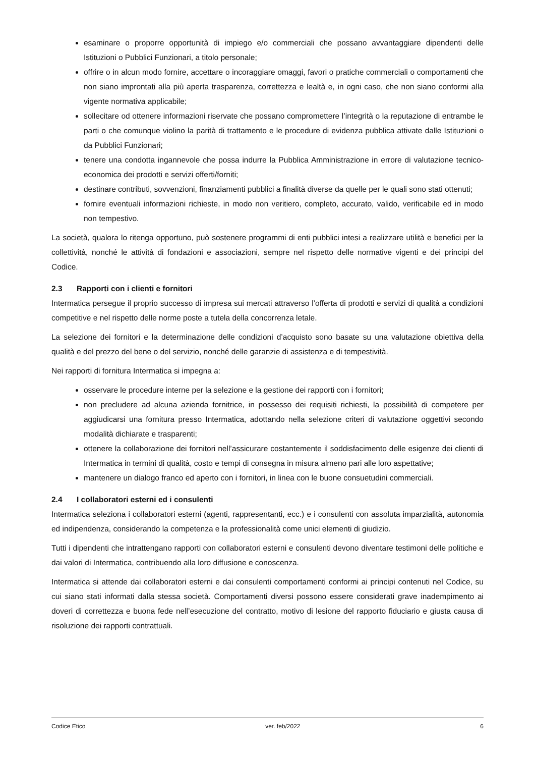esaminare o proporre opportunità di impiego e/o commerciali che possano avvantaggiare dipendenti delle Istituzioni o Pubblici Funzionari, a titolo personale;
offrire o in alcun modo fornire, accettare o incoraggiare omaggi, favori o pratiche commerciali o comportamenti che non siano improntati alla più aperta trasparenza, correttezza e lealtà e, in ogni caso, che non siano conformi alla vigente normativa applicabile;
sollecitare od ottenere informazioni riservate che possano compromettere l’integrità o la reputazione di entrambe le parti o che comunque violino la parità di trattamento e le procedure di evidenza pubblica attivate dalle Istituzioni o da Pubblici Funzionari;
tenere una condotta ingannevole che possa indurre la Pubblica Amministrazione in errore di valutazione tecnico-economica dei prodotti e servizi offerti/forniti;
destinare contributi, sovvenzioni, finanziamenti pubblici a finalità diverse da quelle per le quali sono stati ottenuti;
fornire eventuali informazioni richieste, in modo non veritiero, completo, accurato, valido, verificabile ed in modo non tempestivo.
La società, qualora lo ritenga opportuno, può sostenere programmi di enti pubblici intesi a realizzare utilità e benefici per la collettività, nonché le attività di fondazioni e associazioni, sempre nel rispetto delle normative vigenti e dei principi del Codice.
2.3 Rapporti con i clienti e fornitori
Intermatica persegue il proprio successo di impresa sui mercati attraverso l’offerta di prodotti e servizi di qualità a condizioni competitive e nel rispetto delle norme poste a tutela della concorrenza letale.
La selezione dei fornitori e la determinazione delle condizioni d’acquisto sono basate su una valutazione obiettiva della qualità e del prezzo del bene o del servizio, nonché delle garanzie di assistenza e di tempestività.
Nei rapporti di fornitura Intermatica si impegna a:
osservare le procedure interne per la selezione e la gestione dei rapporti con i fornitori;
non precludere ad alcuna azienda fornitrice, in possesso dei requisiti richiesti, la possibilità di competere per aggiudicarsi una fornitura presso Intermatica, adottando nella selezione criteri di valutazione oggettivi secondo modalità dichiarate e trasparenti;
ottenere la collaborazione dei fornitori nell’assicurare costantemente il soddisfacimento delle esigenze dei clienti di Intermatica in termini di qualità, costo e tempi di consegna in misura almeno pari alle loro aspettative;
mantenere un dialogo franco ed aperto con i fornitori, in linea con le buone consuetudini commerciali.
2.4 I collaboratori esterni ed i consulenti
Intermatica seleziona i collaboratori esterni (agenti, rappresentanti, ecc.) e i consulenti con assoluta imparzialità, autonomia ed indipendenza, considerando la competenza e la professionalità come unici elementi di giudizio.
Tutti i dipendenti che intrattengano rapporti con collaboratori esterni e consulenti devono diventare testimoni delle politiche e dai valori di Intermatica, contribuendo alla loro diffusione e conoscenza.
Intermatica si attende dai collaboratori esterni e dai consulenti comportamenti conformi ai principi contenuti nel Codice, su cui siano stati informati dalla stessa società. Comportamenti diversi possono essere considerati grave inadempimento ai doveri di correttezza e buona fede nell’esecuzione del contratto, motivo di lesione del rapporto fiduciario e giusta causa di risoluzione dei rapporti contrattuali.
Codice Etico ver. feb/2022 6